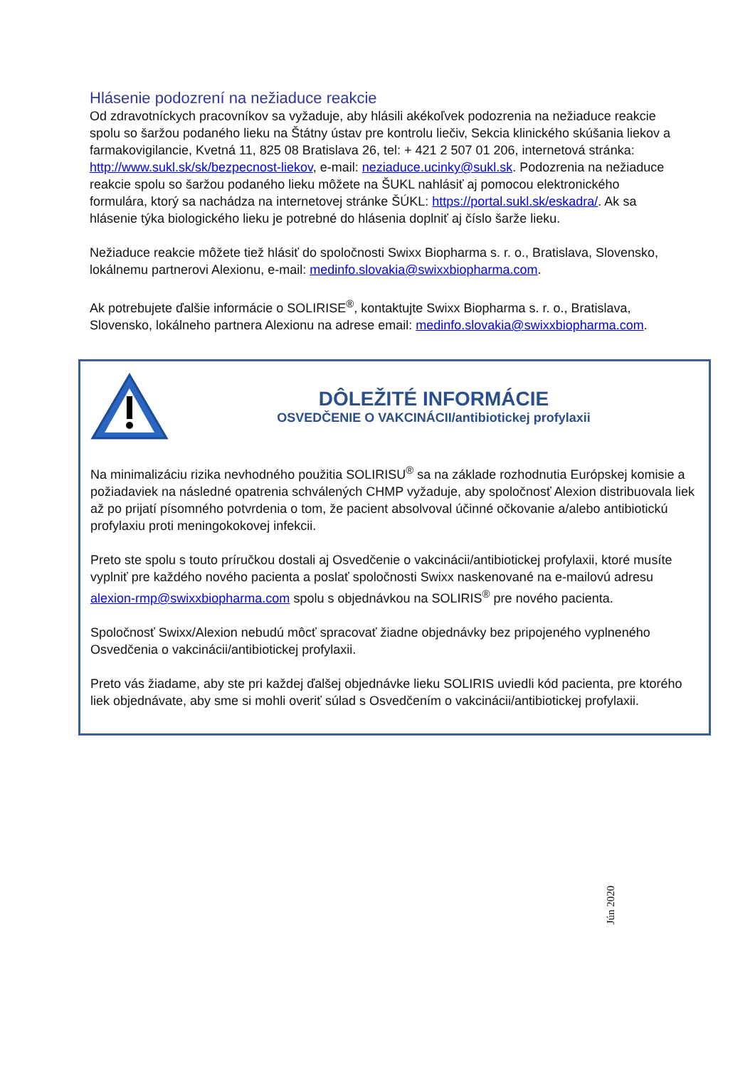Hlásenie podozrení na nežiaduce reakcie
Od zdravotníckych pracovníkov sa vyžaduje, aby hlásili akékoľvek podozrenia na nežiaduce reakcie spolu so šaržou podaného lieku na Štátny ústav pre kontrolu liečiv, Sekcia klinického skúšania liekov a farmakovigilancie, Kvetná 11, 825 08 Bratislava 26, tel: + 421 2 507 01 206, internetová stránka: http://www.sukl.sk/sk/bezpecnost-liekov, e-mail: neziaduce.ucinky@sukl.sk. Podozrenia na nežiaduce reakcie spolu so šaržou podaného lieku môžete na ŠUKL nahlásiť aj pomocou elektronického formulára, ktorý sa nachádza na internetovej stránke ŠÚKL: https://portal.sukl.sk/eskadra/. Ak sa hlásenie týka biologického lieku je potrebné do hlásenia doplniť aj číslo šarže lieku.
Nežiaduce reakcie môžete tiež hlásiť do spoločnosti Swixx Biopharma s. r. o., Bratislava, Slovensko, lokálnemu partnerovi Alexionu, e-mail: medinfo.slovakia@swixxbiopharma.com.
Ak potrebujete ďalšie informácie o SOLIRISE<sup>®</sup>, kontaktujte Swixx Biopharma s. r. o., Bratislava, Slovensko, lokálneho partnera Alexionu na adrese email: medinfo.slovakia@swixxbiopharma.com.
DÔLEŽITÉ INFORMÁCIE
OSVEDČENIE O VAKCINÁCII/antibiotickej profylaxii
Na minimalizáciu rizika nevhodného použitia SOLIRISU<sup>®</sup> sa na základe rozhodnutia Európskej komisie a požiadaviek na následné opatrenia schválených CHMP vyžaduje, aby spoločnosť Alexion distribuovala liek až po prijatí písomného potvrdenia o tom, že pacient absolvoval účinné očkovanie a/alebo antibiotickú profylaxiu proti meningokokovej infekcii.
Preto ste spolu s touto príručkou dostali aj Osvedčenie o vakcinácii/antibiotickej profylaxii, ktoré musíte vyplniť pre každého nového pacienta a poslať spoločnosti Swixx naskenované na e-mailovú adresu alexion-rmp@swixxbiopharma.com spolu s objednávkou na SOLIRIS<sup>®</sup> pre nového pacienta.
Spoločnosť Swixx/Alexion nebudú môcť spracovať žiadne objednávky bez pripojeného vyplneného Osvedčenia o vakcinácii/antibiotickej profylaxii.
Preto vás žiadame, aby ste pri každej ďalšej objednávke lieku SOLIRIS uviedli kód pacienta, pre ktorého liek objednávate, aby sme si mohli overiť súlad s Osvedčením o vakcinácii/antibiotickej profylaxii.
Jún 2020